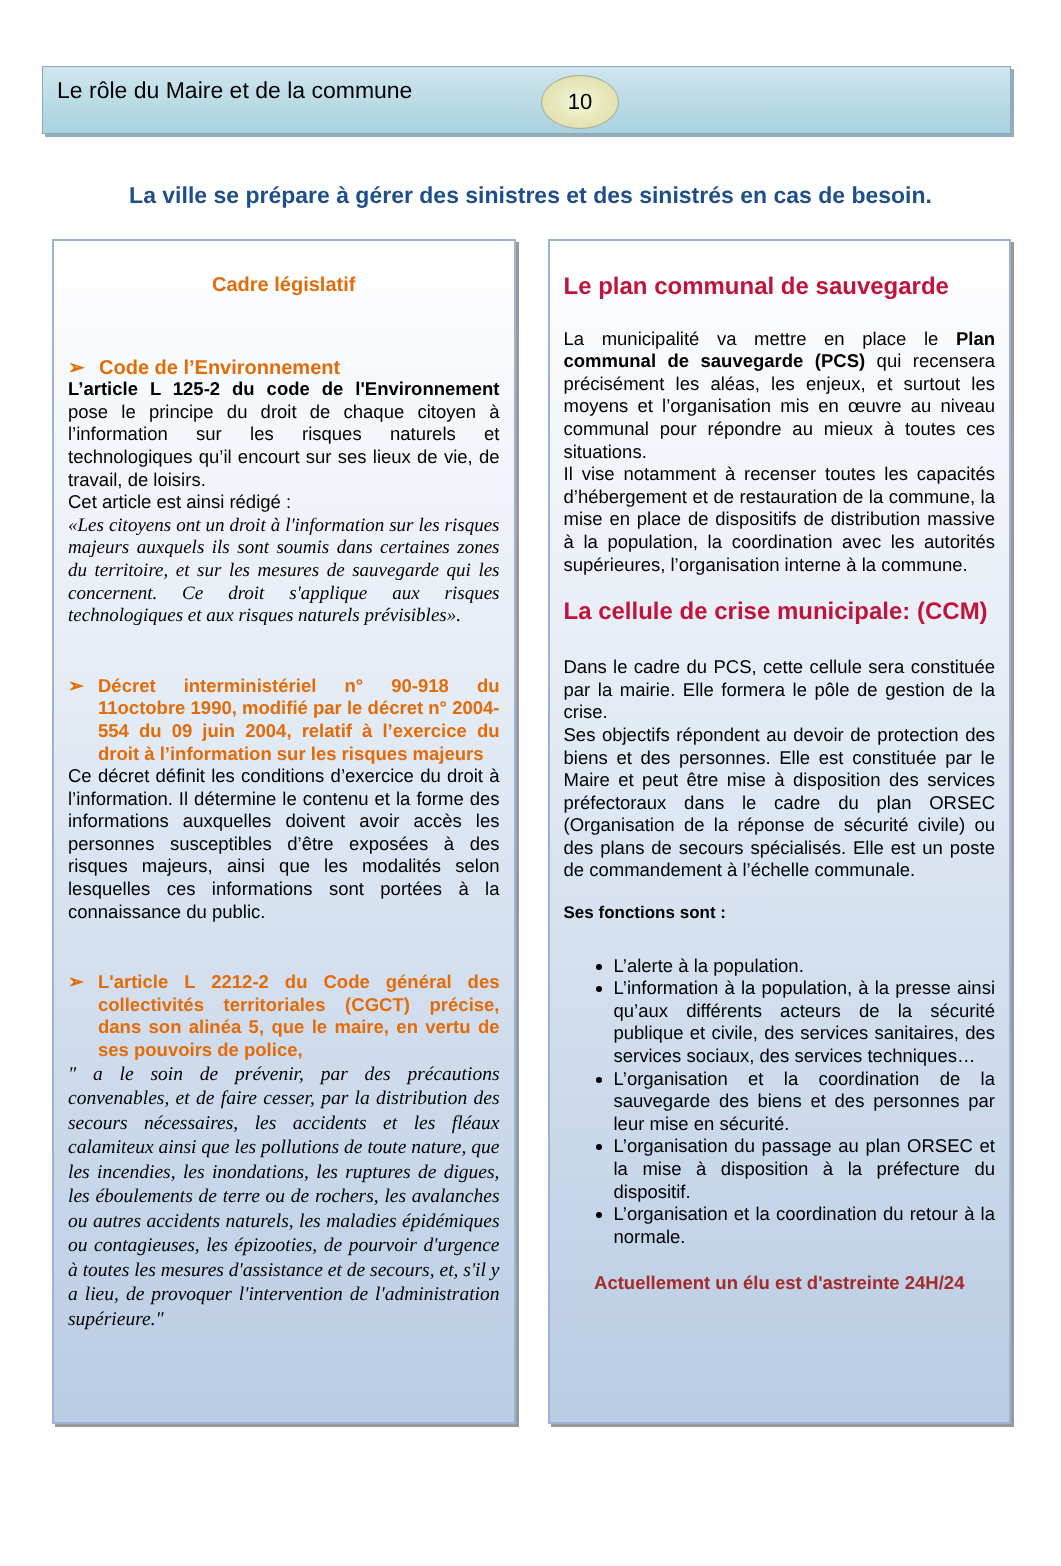Le rôle du Maire et de la commune
10
La ville se prépare à gérer des sinistres et des sinistrés en cas de besoin.
Cadre législatif
➢ Code de l’Environnement
L’article L 125-2 du code de l'Environnement pose le principe du droit de chaque citoyen à l’information sur les risques naturels et technologiques qu’il encourt sur ses lieux de vie, de travail, de loisirs.
Cet article est ainsi rédigé :
«Les citoyens ont un droit à l'information sur les risques majeurs auxquels ils sont soumis dans certaines zones du territoire, et sur les mesures de sauvegarde qui les concernent. Ce droit s'applique aux risques technologiques et aux risques naturels prévisibles».
➢ Décret interministériel n° 90-918 du 11octobre 1990, modifié par le décret n° 2004-554 du 09 juin 2004, relatif à l’exercice du droit à l’information sur les risques majeurs
Ce décret définit les conditions d’exercice du droit à l’information. Il détermine le contenu et la forme des informations auxquelles doivent avoir accès les personnes susceptibles d’être exposées à des risques majeurs, ainsi que les modalités selon lesquelles ces informations sont portées à la connaissance du public.
➢ L'article L 2212-2 du Code général des collectivités territoriales (CGCT) précise, dans son alinéa 5, que le maire, en vertu de ses pouvoirs de police,
" a le soin de prévenir, par des précautions convenables, et de faire cesser, par la distribution des secours nécessaires, les accidents et les fléaux calamiteux ainsi que les pollutions de toute nature, que les incendies, les inondations, les ruptures de digues, les éboulements de terre ou de rochers, les avalanches ou autres accidents naturels, les maladies épidémiques ou contagieuses, les épizooties, de pourvoir d'urgence à toutes les mesures d'assistance et de secours, et, s'il y a lieu, de provoquer l'intervention de l'administration supérieure."
Le plan communal de sauvegarde
La municipalité va mettre en place le Plan communal de sauvegarde (PCS) qui recensera précisément les aléas, les enjeux, et surtout les moyens et l’organisation mis en œuvre au niveau communal pour répondre au mieux à toutes ces situations.
Il vise notamment à recenser toutes les capacités d’hébergement et de restauration de la commune, la mise en place de dispositifs de distribution massive à la population, la coordination avec les autorités supérieures, l’organisation interne à la commune.
La cellule de crise municipale: (CCM)
Dans le cadre du PCS, cette cellule sera constituée par la mairie. Elle formera le pôle de gestion de la crise.
Ses objectifs répondent au devoir de protection des biens et des personnes. Elle est constituée par le Maire et peut être mise à disposition des services préfectoraux dans le cadre du plan ORSEC (Organisation de la réponse de sécurité civile) ou des plans de secours spécialisés. Elle est un poste de commandement à l’échelle communale.
Ses fonctions sont :
L’alerte à la population.
L’information à la population, à la presse ainsi qu’aux différents acteurs de la sécurité publique et civile, des services sanitaires, des services sociaux, des services techniques…
L’organisation et la coordination de la sauvegarde des biens et des personnes par leur mise en sécurité.
L’organisation du passage au plan ORSEC et la mise à disposition à la préfecture du dispositif.
L’organisation et la coordination du retour à la normale.
Actuellement un élu est d'astreinte 24H/24